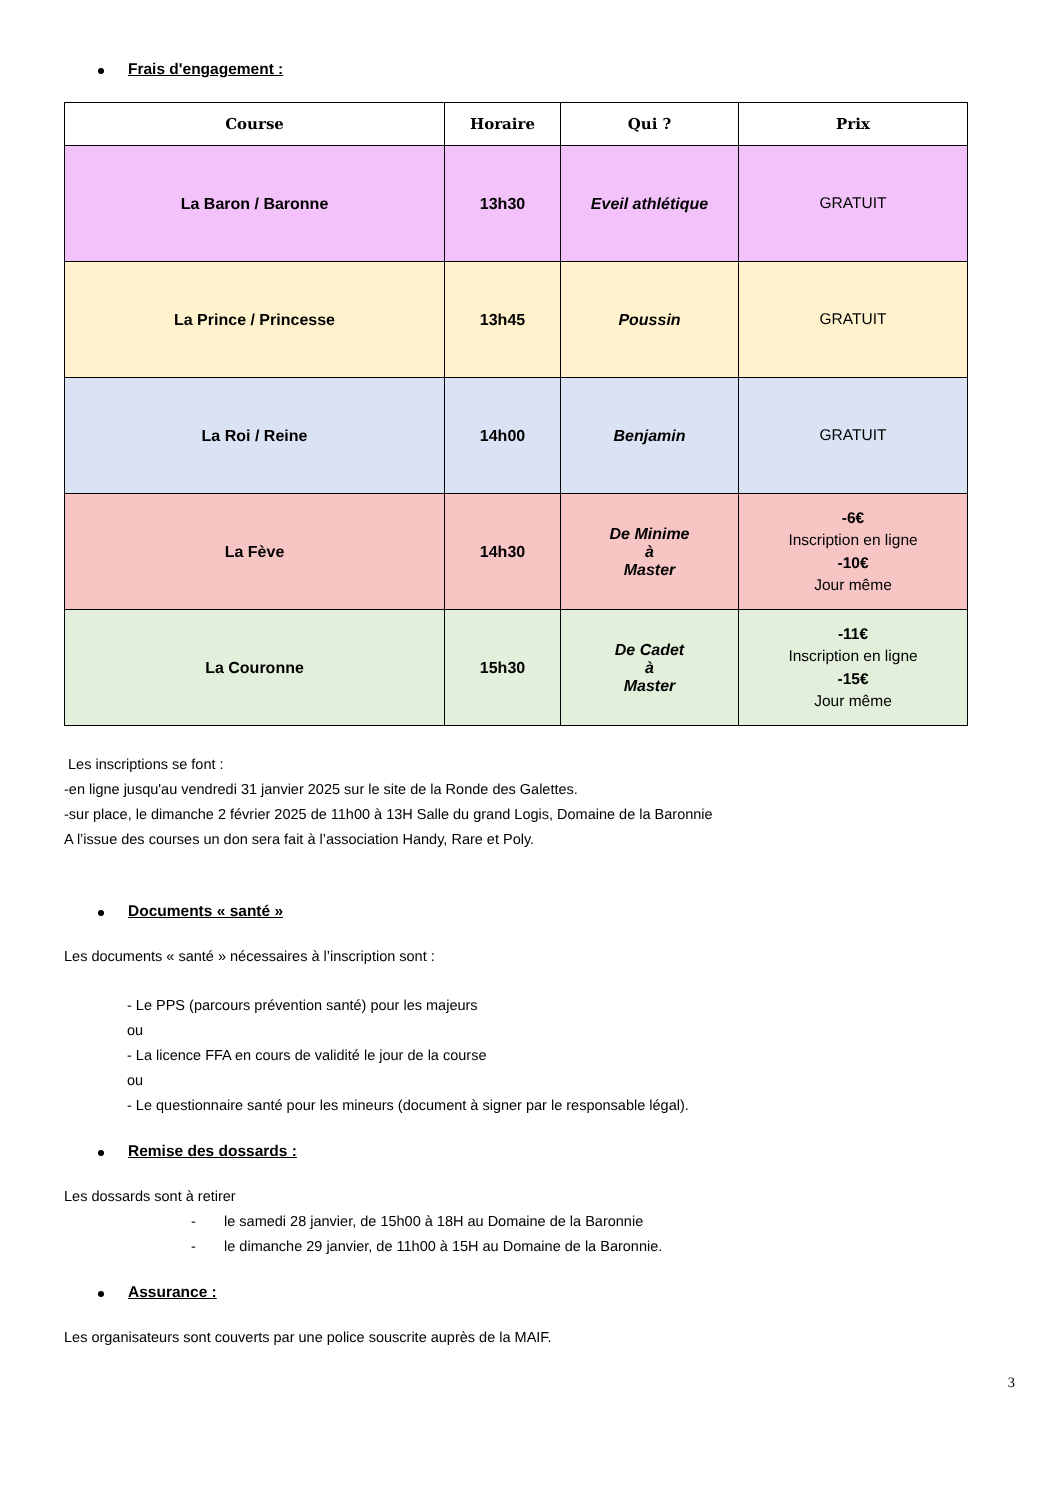Frais d'engagement :
| Course | Horaire | Qui ? | Prix |
| --- | --- | --- | --- |
| La Baron / Baronne | 13h30 | Eveil athlétique | GRATUIT |
| La Prince / Princesse | 13h45 | Poussin | GRATUIT |
| La Roi / Reine | 14h00 | Benjamin | GRATUIT |
| La Fève | 14h30 | De Minime à Master | -6€ Inscription en ligne -10€ Jour même |
| La Couronne | 15h30 | De Cadet à Master | -11€ Inscription en ligne -15€ Jour même |
Les inscriptions se font :
-en ligne jusqu'au vendredi 31 janvier 2025 sur le site de la Ronde des Galettes.
-sur place, le dimanche 2 février 2025 de 11h00 à 13H Salle du grand Logis, Domaine de la Baronnie
A l’issue des courses un don sera fait à l’association Handy, Rare et Poly.
Documents « santé »
Les documents « santé » nécessaires à l’inscription sont :
- Le PPS (parcours prévention santé) pour les majeurs
ou
- La licence FFA en cours de validité le jour de la course
ou
- Le questionnaire santé pour les mineurs (document à signer par le responsable légal).
Remise des dossards :
Les dossards sont à retirer
- le samedi 28 janvier, de 15h00 à 18H au Domaine de la Baronnie
- le dimanche 29 janvier, de 11h00 à 15H au Domaine de la Baronnie.
Assurance :
Les organisateurs sont couverts par une police souscrite auprès de la MAIF.
3